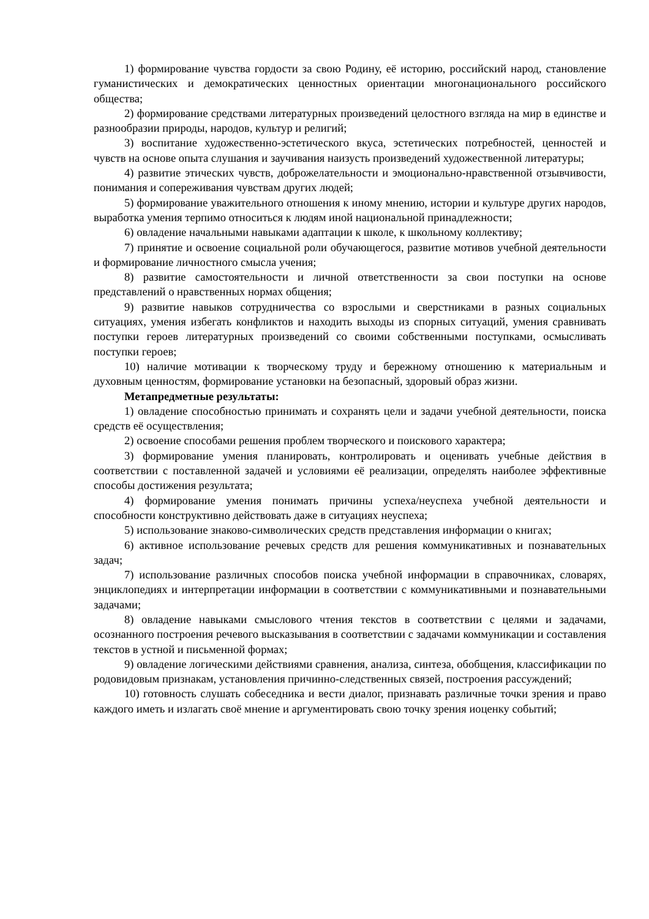1) формирование чувства гордости за свою Родину, её историю, российский народ, становление гуманистических и демократических ценностных ориентации многонационального российского общества;
2) формирование средствами литературных произведений целостного взгляда на мир в единстве и разнообразии природы, народов, культур и религий;
3) воспитание художественно-эстетического вкуса, эстетических потребностей, ценностей и чувств на основе опыта слушания и заучивания наизусть произведений художественной литературы;
4) развитие этических чувств, доброжелательности и эмоционально-нравственной отзывчивости, понимания и сопереживания чувствам других людей;
5) формирование уважительного отношения к иному мнению, истории и культуре других народов, выработка умения терпимо относиться к людям иной национальной принадлежности;
6) овладение начальными навыками адаптации к школе, к школьному коллективу;
7) принятие и освоение социальной роли обучающегося, развитие мотивов учебной деятельности и формирование личностного смысла учения;
8) развитие самостоятельности и личной ответственности за свои поступки на основе представлений о нравственных нормах общения;
9) развитие навыков сотрудничества со взрослыми и сверстниками в разных социальных ситуациях, умения избегать конфликтов и находить выходы из спорных ситуаций, умения сравнивать поступки героев литературных произведений со своими собственными поступками, осмысливать поступки героев;
10) наличие мотивации к творческому труду и бережному отношению к материальным и духовным ценностям, формирование установки на безопасный, здоровый образ жизни.
Метапредметные результаты:
1) овладение способностью принимать и сохранять цели и задачи учебной деятельности, поиска средств её осуществления;
2) освоение способами решения проблем творческого и поискового характера;
3) формирование умения планировать, контролировать и оценивать учебные действия в соответствии с поставленной задачей и условиями её реализации, определять наиболее эффективные способы достижения результата;
4) формирование умения понимать причины успеха/неуспеха учебной деятельности и способности конструктивно действовать даже в ситуациях неуспеха;
5) использование знаково-символических средств представления информации о книгах;
6) активное использование речевых средств для решения коммуникативных и познавательных задач;
7) использование различных способов поиска учебной информации в справочниках, словарях, энциклопедиях и интерпретации информации в соответствии с коммуникативными и познавательными задачами;
8) овладение навыками смыслового чтения текстов в соответствии с целями и задачами, осознанного построения речевого высказывания в соответствии с задачами коммуникации и составления текстов в устной и письменной формах;
9) овладение логическими действиями сравнения, анализа, синтеза, обобщения, классификации по родовидовым признакам, установления причинно-следственных связей, построения рассуждений;
10) готовность слушать собеседника и вести диалог, признавать различные точки зрения и право каждого иметь и излагать своё мнение и аргументировать свою точку зрения иоценку событий;